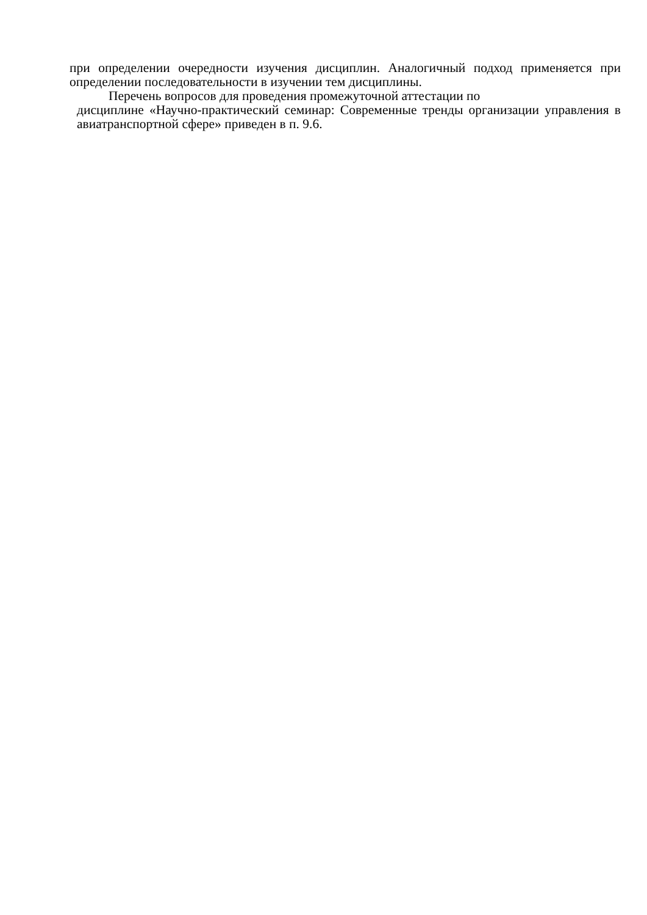при определении очередности изучения дисциплин. Аналогичный подход применяется при определении последовательности в изучении тем дисциплины.
Перечень вопросов для проведения промежуточной аттестации по
дисциплине «Научно-практический семинар: Современные тренды организации управления в авиатранспортной сфере» приведен в п. 9.6.